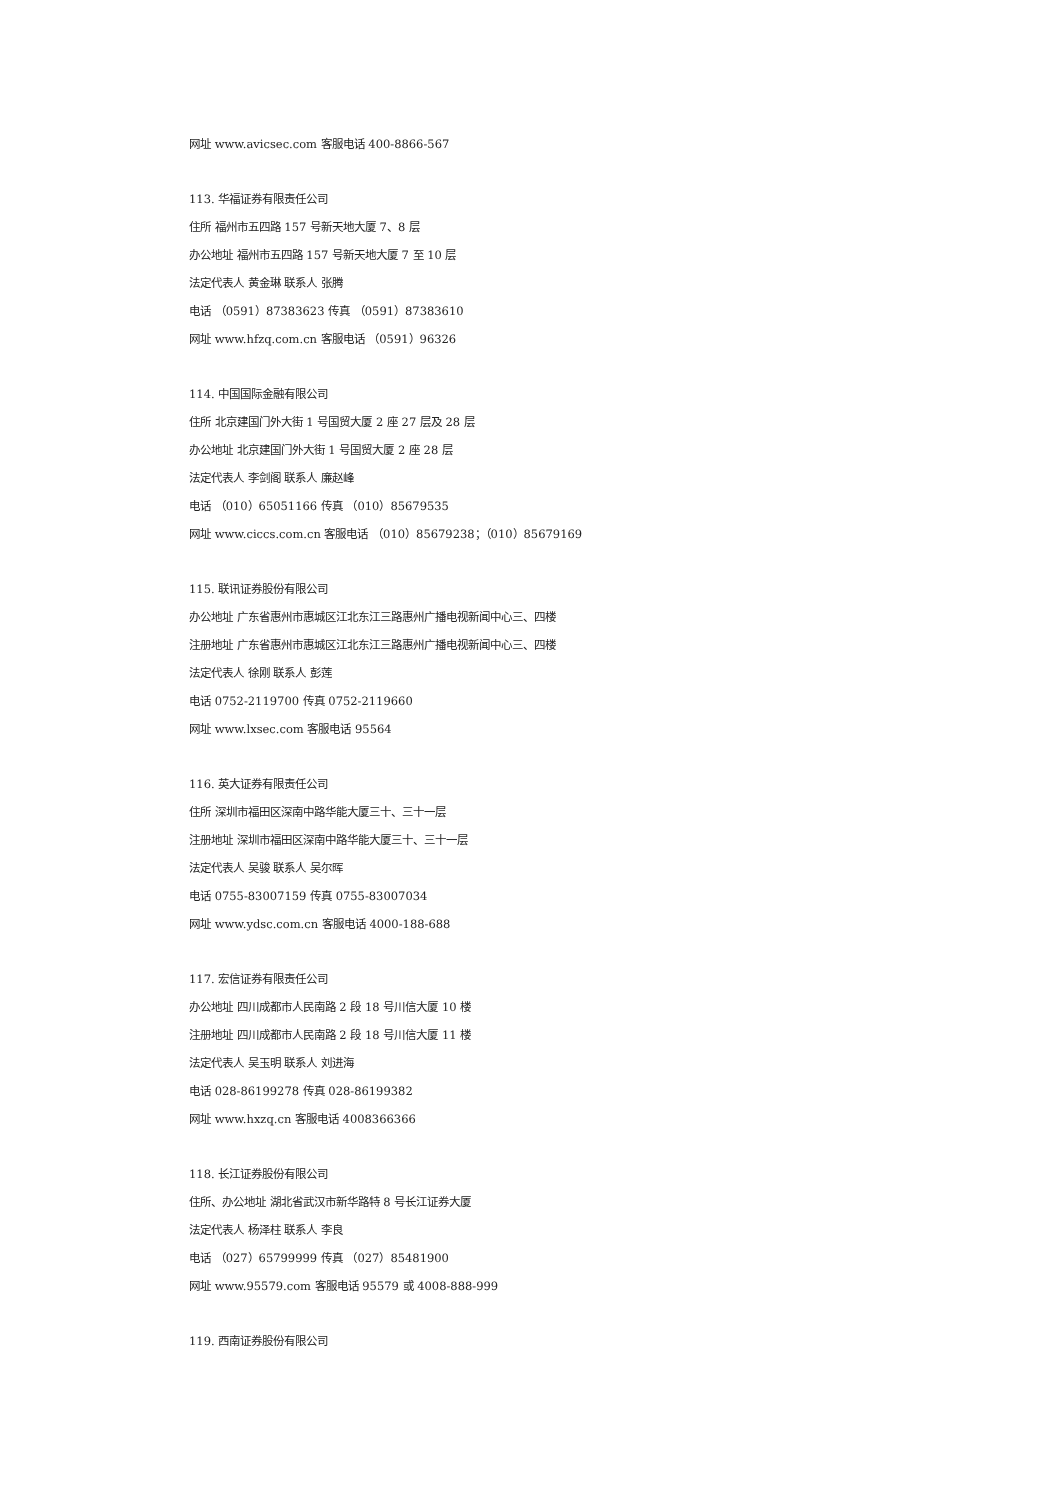网址 www.avicsec.com 客服电话 400-8866-567
113. 华福证券有限责任公司
住所 福州市五四路 157 号新天地大厦 7、8 层
办公地址 福州市五四路 157 号新天地大厦 7 至 10 层
法定代表人 黄金琳 联系人 张腾
电话 （0591）87383623 传真 （0591）87383610
网址 www.hfzq.com.cn 客服电话 （0591）96326
114. 中国国际金融有限公司
住所 北京建国门外大街 1 号国贸大厦 2 座 27 层及 28 层
办公地址 北京建国门外大街 1 号国贸大厦 2 座 28 层
法定代表人 李剑阁 联系人 廉赵峰
电话 （010）65051166 传真 （010）85679535
网址 www.ciccs.com.cn 客服电话 （010）85679238；（010）85679169
115. 联讯证券股份有限公司
办公地址 广东省惠州市惠城区江北东江三路惠州广播电视新闻中心三、四楼
注册地址 广东省惠州市惠城区江北东江三路惠州广播电视新闻中心三、四楼
法定代表人 徐刚 联系人 彭莲
电话 0752-2119700 传真 0752-2119660
网址 www.lxsec.com 客服电话 95564
116. 英大证券有限责任公司
住所 深圳市福田区深南中路华能大厦三十、三十一层
注册地址 深圳市福田区深南中路华能大厦三十、三十一层
法定代表人 吴骏 联系人 吴尔晖
电话 0755-83007159 传真 0755-83007034
网址 www.ydsc.com.cn 客服电话 4000-188-688
117. 宏信证券有限责任公司
办公地址 四川成都市人民南路 2 段 18 号川信大厦 10 楼
注册地址 四川成都市人民南路 2 段 18 号川信大厦 11 楼
法定代表人 吴玉明 联系人 刘进海
电话 028-86199278 传真 028-86199382
网址 www.hxzq.cn 客服电话 4008366366
118. 长江证券股份有限公司
住所、办公地址 湖北省武汉市新华路特 8 号长江证券大厦
法定代表人 杨泽柱 联系人 李良
电话 （027）65799999 传真 （027）85481900
网址 www.95579.com 客服电话 95579 或 4008-888-999
119. 西南证券股份有限公司